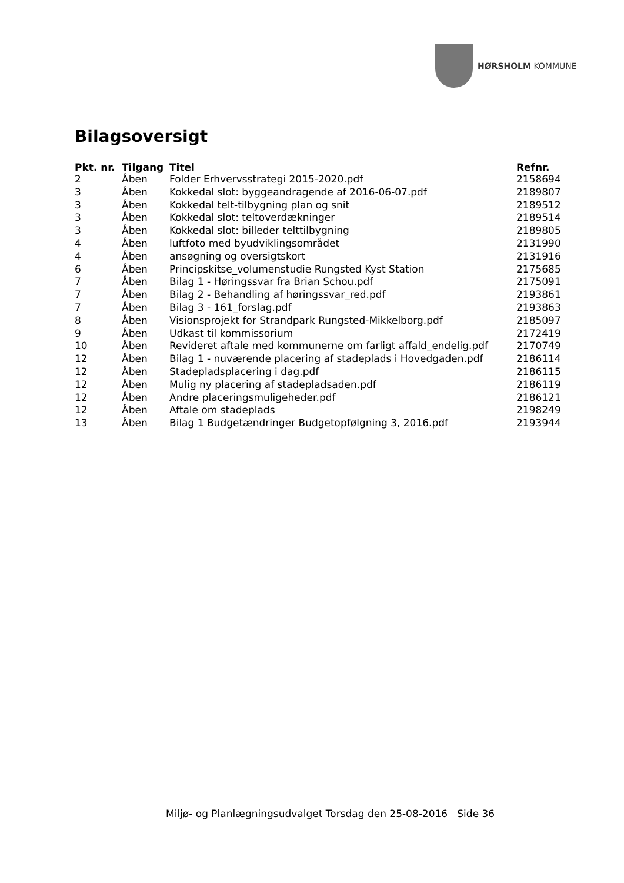HØRSHOLM KOMMUNE
Bilagsoversigt
| Pkt. nr. | Tilgang | Titel | Refnr. |
| --- | --- | --- | --- |
| 2 | Åben | Folder Erhvervsstrategi 2015-2020.pdf | 2158694 |
| 3 | Åben | Kokkedal slot: byggeandragende af 2016-06-07.pdf | 2189807 |
| 3 | Åben | Kokkedal telt-tilbygning plan og snit | 2189512 |
| 3 | Åben | Kokkedal slot: teltoverdækninger | 2189514 |
| 3 | Åben | Kokkedal slot: billeder telttilbygning | 2189805 |
| 4 | Åben | luftfoto med byudviklingsområdet | 2131990 |
| 4 | Åben | ansøgning og oversigtskort | 2131916 |
| 6 | Åben | Principskitse_volumenstudie Rungsted Kyst Station | 2175685 |
| 7 | Åben | Bilag 1 - Høringssvar fra Brian Schou.pdf | 2175091 |
| 7 | Åben | Bilag 2 - Behandling af høringssvar_red.pdf | 2193861 |
| 7 | Åben | Bilag 3 - 161_forslag.pdf | 2193863 |
| 8 | Åben | Visionsprojekt for Strandpark Rungsted-Mikkelborg.pdf | 2185097 |
| 9 | Åben | Udkast til kommissorium | 2172419 |
| 10 | Åben | Revideret aftale med kommunerne om farligt affald_endelig.pdf | 2170749 |
| 12 | Åben | Bilag 1 - nuværende placering af stadeplads i Hovedgaden.pdf | 2186114 |
| 12 | Åben | Stadepladsplacering i dag.pdf | 2186115 |
| 12 | Åben | Mulig ny placering af stadepladsaden.pdf | 2186119 |
| 12 | Åben | Andre placeringsmuligeheder.pdf | 2186121 |
| 12 | Åben | Aftale om stadeplads | 2198249 |
| 13 | Åben | Bilag 1 Budgetændringer Budgetopfølgning 3, 2016.pdf | 2193944 |
Miljø- og Planlægningsudvalget Torsdag den 25-08-2016 Side 36